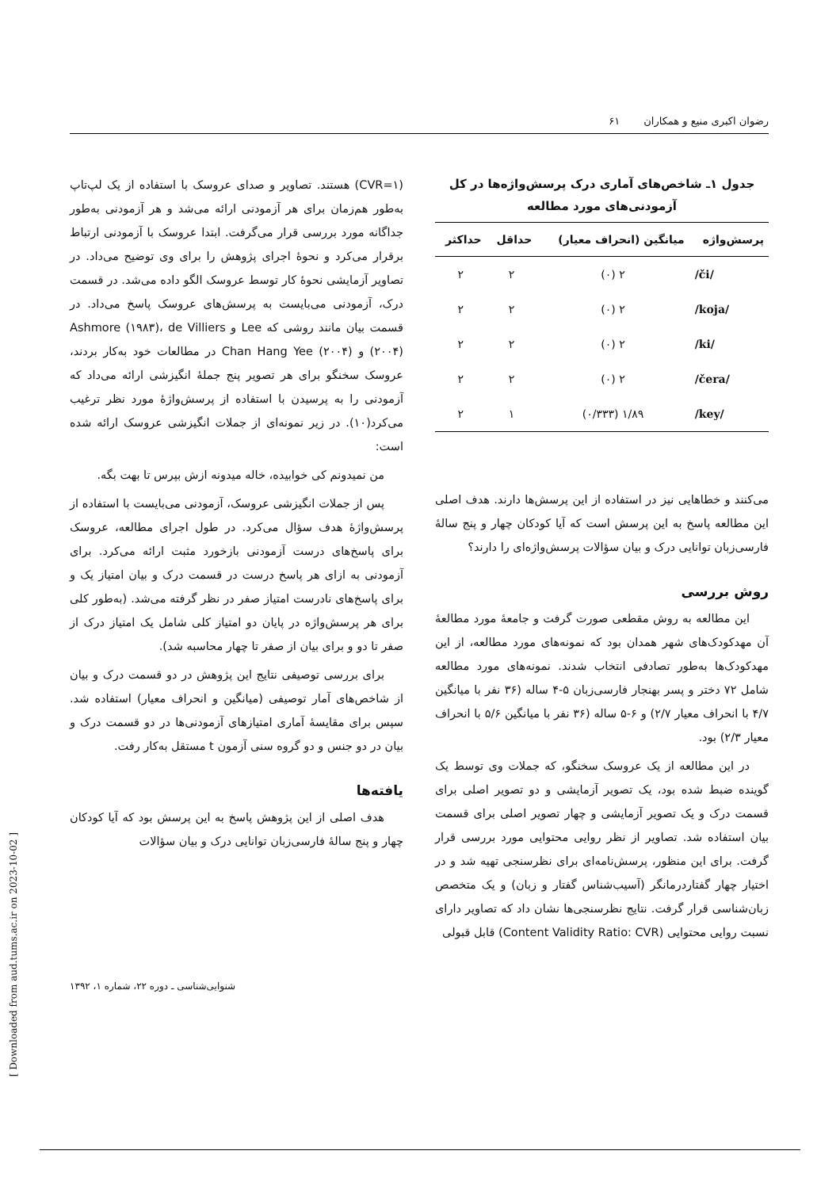رضوان اکبری منیع و همکاران ۶۱
جدول ۱ـ شاخص‌های آماری درک پرسش‌واژه‌ها در کل آزمودنی‌های مورد مطالعه
| پرسش‌واژه | میانگین (انحراف معیار) | حداقل | حداکثر |
| --- | --- | --- | --- |
| /či/ | ۲ (۰) | ۲ | ۲ |
| /koja/ | ۲ (۰) | ۲ | ۲ |
| /ki/ | ۲ (۰) | ۲ | ۲ |
| /čera/ | ۲ (۰) | ۲ | ۲ |
| /key/ | ۱/۸۹ (۰/۳۳۳) | ۱ | ۲ |
می‌کنند و خطاهایی نیز در استفاده از این پرسش‌ها دارند. هدف اصلی این مطالعه پاسخ به این پرسش است که آیا کودکان چهار و پنج سالهٔ فارسی‌زبان توانایی درک و بیان سؤالات پرسش‌واژه‌ای را دارند؟
روش بررسی
این مطالعه به روش مقطعی صورت گرفت و جامعهٔ مورد مطالعهٔ آن مهدکودک‌های شهر همدان بود که نمونه‌های مورد مطالعه، از این مهدکودک‌ها به‌طور تصادفی انتخاب شدند. نمونه‌های مورد مطالعه شامل ۷۲ دختر و پسر بهنجار فارسی‌زبان ۵-۴ ساله (۳۶ نفر با میانگین ۴/۷ با انحراف معیار ۲/۷) و ۶-۵ ساله (۳۶ نفر با میانگین ۵/۶ با انحراف معیار ۲/۳) بود.
در این مطالعه از یک عروسک سخنگو، که جملات وی توسط یک گوینده ضبط شده بود، یک تصویر آزمایشی و دو تصویر اصلی برای قسمت درک و یک تصویر آزمایشی و چهار تصویر اصلی برای قسمت بیان استفاده شد. تصاویر از نظر روایی محتوایی مورد بررسی قرار گرفت. برای این منظور، پرسش‌نامه‌ای برای نظرسنجی تهیه شد و در اختیار چهار گفتاردرمانگر (آسیب‌شناس گفتار و زبان) و یک متخصص زبان‌شناسی قرار گرفت. نتایج نظرسنجی‌ها نشان داد که تصاویر دارای نسبت روایی محتوایی (Content Validity Ratio: CVR) قابل قبولی
(CVR=۱) هستند. تصاویر و صدای عروسک با استفاده از یک لپ‌تاپ به‌طور هم‌زمان برای هر آزمودنی ارائه می‌شد و هر آزمودنی به‌طور جداگانه مورد بررسی قرار می‌گرفت. ابتدا عروسک با آزمودنی ارتباط برقرار می‌کرد و نحوهٔ اجرای پژوهش را برای وی توضیح می‌داد. در تصاویر آزمایشی نحوهٔ کار توسط عروسک الگو داده می‌شد. در قسمت درک، آزمودنی می‌بایست به پرسش‌های عروسک پاسخ می‌داد. در قسمت بیان مانند روشی که Lee و Ashmore (۱۹۸۳)، de Villiers (۲۰۰۴) و Chan Hang Yee (۲۰۰۴) در مطالعات خود به‌کار بردند، عروسک سخنگو برای هر تصویر پنج جملهٔ انگیزشی ارائه می‌داد که آزمودنی را به پرسیدن با استفاده از پرسش‌واژهٔ مورد نظر ترغیب می‌کرد(۱۰). در زیر نمونه‌ای از جملات انگیزشی عروسک ارائه شده است:
من نمیدونم کی خوابیده، خاله میدونه ازش بپرس تا بهت بگه.
پس از جملات انگیزشی عروسک، آزمودنی می‌بایست با استفاده از پرسش‌واژهٔ هدف سؤال می‌کرد. در طول اجرای مطالعه، عروسک برای پاسخ‌های درست آزمودنی بازخورد مثبت ارائه می‌کرد. برای آزمودنی به ازای هر پاسخ درست در قسمت درک و بیان امتیاز یک و برای پاسخ‌های نادرست امتیاز صفر در نظر گرفته می‌شد. (به‌طور کلی برای هر پرسش‌واژه در پایان دو امتیاز کلی شامل یک امتیاز درک از صفر تا دو و برای بیان از صفر تا چهار محاسبه شد).
برای بررسی توصیفی نتایج این پژوهش در دو قسمت درک و بیان از شاخص‌های آمار توصیفی (میانگین و انحراف معیار) استفاده شد. سپس برای مقایسهٔ آماری امتیازهای آزمودنی‌ها در دو قسمت درک و بیان در دو جنس و دو گروه سنی آزمون t مستقل به‌کار رفت.
یافته‌ها
هدف اصلی از این پژوهش پاسخ به این پرسش بود که آیا کودکان چهار و پنج سالهٔ فارسی‌زبان توانایی درک و بیان سؤالات
شنوایی‌شناسی ـ دوره ۲۲، شماره ۱، ۱۳۹۲
[ Downloaded from aud.tums.ac.ir on 2023-10-02 ]